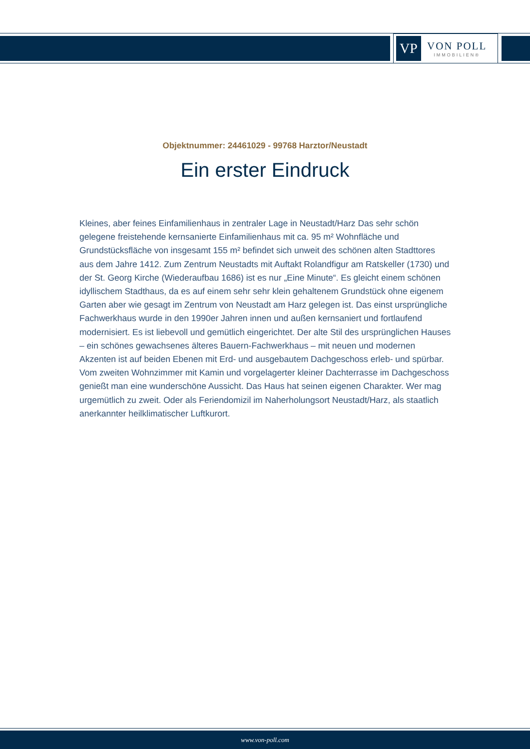VP
VON POLL
IMMOBILIEN®
Objektnummer: 24461029 - 99768 Harztor/Neustadt
Ein erster Eindruck
Kleines, aber feines Einfamilienhaus in zentraler Lage in Neustadt/Harz Das sehr schön gelegene freistehende kernsanierte Einfamilienhaus mit ca. 95 m² Wohnfläche und Grundstücksfläche von insgesamt 155 m² befindet sich unweit des schönen alten Stadttores aus dem Jahre 1412. Zum Zentrum Neustadts mit Auftakt Rolandfigur am Ratskeller (1730) und der St. Georg Kirche (Wiederaufbau 1686) ist es nur „Eine Minute“. Es gleicht einem schönen idyllischem Stadthaus, da es auf einem sehr sehr klein gehaltenem Grundstück ohne eigenem Garten aber wie gesagt im Zentrum von Neustadt am Harz gelegen ist. Das einst ursprüngliche Fachwerkhaus wurde in den 1990er Jahren innen und außen kernsaniert und fortlaufend modernisiert. Es ist liebevoll und gemütlich eingerichtet. Der alte Stil des ursprünglichen Hauses – ein schönes gewachsenes älteres Bauern-Fachwerkhaus – mit neuen und modernen Akzenten ist auf beiden Ebenen mit Erd- und ausgebautem Dachgeschoss erleb- und spürbar. Vom zweiten Wohnzimmer mit Kamin und vorgelagerter kleiner Dachterrasse im Dachgeschoss genießt man eine wunderschöne Aussicht. Das Haus hat seinen eigenen Charakter. Wer mag urgemütlich zu zweit. Oder als Feriendomizil im Naherholungsort Neustadt/Harz, als staatlich anerkannter heilklimatischer Luftkurort.
www.von-poll.com